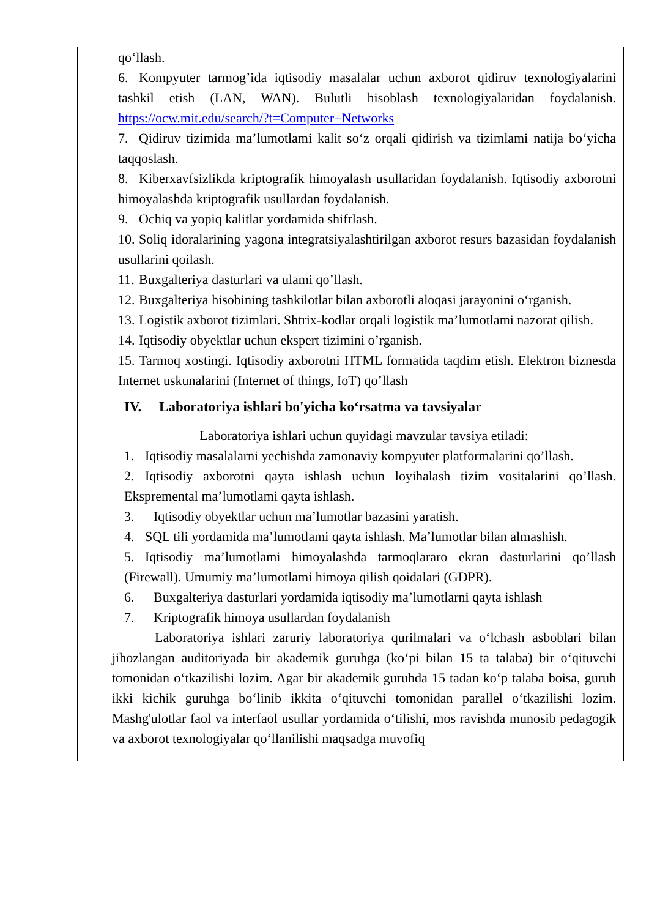| | qo‘llash. 6. Kompyuter tarmog’ida iqtisodiy masalalar uchun axborot qidiruv texnologiyalarini tashkil etish (LAN, WAN). Bulutli hisoblash texnologiyalaridan foydalanish. https://ocw.mit.edu/search/?t=Computer+Networks 7. Qidiruv tizimida ma’lumotlami kalit so‘z orqali qidirish va tizimlami natija bo‘yicha taqqoslash. 8. Kiberxavfsizlikda kriptografik himoyalash usullaridan foydalanish. Iqtisodiy axborotni himoyalashda kriptografik usullardan foydalanish. 9. Ochiq va yopiq kalitlar yordamida shifrlash. 10. Soliq idoralarining yagona integratsiyalashtirilgan axborot resurs bazasidan foydalanish usullarini qoilash. 11. Buxgalteriya dasturlari va ulami qo’llash. 12. Buxgalteriya hisobining tashkilotlar bilan axborotli aloqasi jarayonini o‘rganish. 13. Logistik axborot tizimlari. Shtrix-kodlar orqali logistik ma’lumotlami nazorat qilish. 14. Iqtisodiy obyektlar uchun ekspert tizimini o’rganish. 15. Tarmoq xostingi. Iqtisodiy axborotni HTML formatida taqdim etish. Elektron biznesda Internet uskunalarini (Internet of things, IoT) qo’llash IV. Laboratoriya ishlari bo'yicha ko‘rsatma va tavsiyalar Laboratoriya ishlari uchun quyidagi mavzular tavsiya etiladi: 1. Iqtisodiy masalalarni yechishda zamonaviy kompyuter platformalarini qo’llash. 2. Iqtisodiy axborotni qayta ishlash uchun loyihalash tizim vositalarini qo’llash. Eksprementаl ma’lumotlami qayta ishlash. 3. Iqtisodiy obyektlar uchun ma’lumotlar bazasini yaratish. 4. SQL tili yordamida ma’lumotlami qayta ishlash. Ma’lumotlar bilan almashish. 5. Iqtisodiy ma’lumotlami himoyalashda tarmoqlararo ekran dasturlarini qo’llash (Firewall). Umumiy ma’lumotlami himoya qilish qoidalari (GDPR). 6. Buxgalteriya dasturlari yordamida iqtisodiy ma’lumotlarni qayta ishlash 7. Kriptografik himoya usullardan foydalanish Laboratoriya ishlari zaruriy laboratoriya qurilmalari va o‘lchash asboblari bilan jihozlangan auditoriyada bir akademik guruhga (ko‘pi bilan 15 ta talaba) bir o‘qituvchi tomonidan o‘tkazilishi lozim. Agar bir akademik guruhda 15 tadan ko‘p talaba boisa, guruh ikki kichik guruhga bo‘linib ikkita o‘qituvchi tomonidan parallel o‘tkazilishi lozim. Mashg'ulotlar faol va interfaol usullar yordamida o‘tilishi, mos ravishda munosib pedagogik va axborot texnologiyalar qo‘llanilishi maqsadga muvofiq |